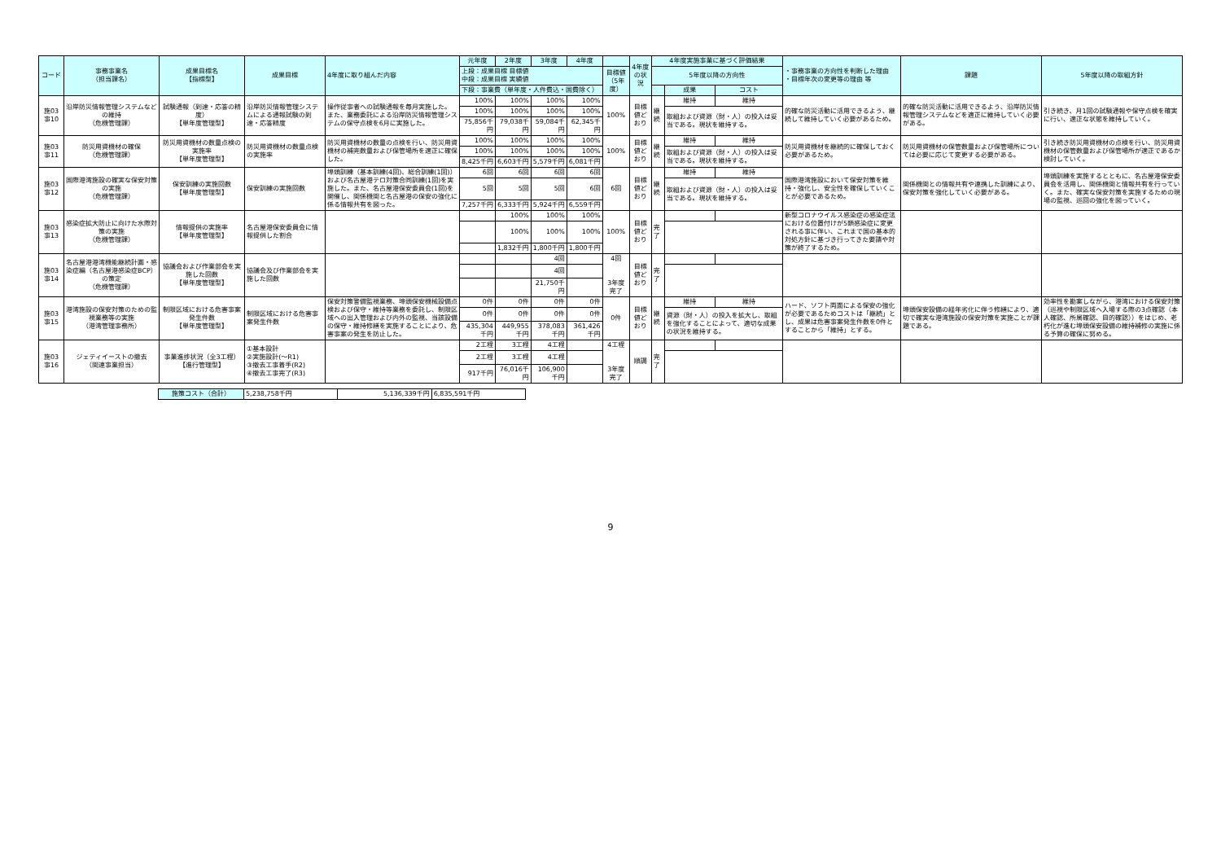| コード | 事務事業名 （担当課名） | 成果目標名 【指標型】 | 成果目標 | 4年度に取り組んだ内容 | 元年度 | 2年度 | 3年度 | 4年度 | | 4年度の状況 | 4年度実施事業に基づく評価結果 | | | ・事務事業の方向性を判断した理由 ・目標年次の変更等の理由 等 | 課題 | 5年度以降の取組方針 |
| --- | --- | --- | --- | --- | --- | --- | --- | --- | --- | --- | --- | --- | --- | --- | --- | --- |
| | | | | | 上段：成果目標 目標値 中段：成果目標 実績値 | | | | 目標値 （5年度） | | 5年度以降の方向性 | | | | | |
| | | | | | 下段：事業費（単年度・人件費込・国費除く） | | | | | | | 成果 | コスト | | | |
| 施03 事10 | 沿岸防災情報管理システムなどの維持 （危機管理課） | 試験通報（到達・応答の精度） 【単年度管理型】 | 沿岸防災情報管理システムによる通報試験の到達・応答精度 | 操作従事者への試験通報を毎月実施した。 また、業務委託による沿岸防災情報管理システムの保守点検を6月に実施した。 | 100% | 100% | 100% | 100% | 100% | 目標値どおり | 継続 | 維持 | 維持 | 的確な防災活動に活用できるよう、継続して維持していく必要があるため。 | 的確な防災活動に活用できるよう、沿岸防災情報管理システムなどを適正に維持していく必要がある。 | 引き続き、月1回の試験通報や保守点検を確実に行い、適正な状態を維持していく。 |
| | | | | | 100% | 100% | 100% | 100% | | | | 取組および資源（財・人）の投入は妥当である。現状を維持する。 | | | | |
| | | | | | 75,856千円 | 79,038千円 | 59,084千円 | 62,345千円 | | | | | | | | |
| 施03 事11 | 防災用資機材の確保 （危機管理課） | 防災用資機材の数量点検の実施率 【単年度管理型】 | 防災用資機材の数量点検の実施率 | 防災用資機材の数量の点検を行い、防災用資機材の補完数量および保管場所を適正に確保した。 | 100% | 100% | 100% | 100% | 100% | 目標値どおり | 継続 | 維持 | 維持 | 防災用資機材を継続的に確保しておく必要があるため。 | 防災用資機材の保管数量および保管場所については必要に応じて変更する必要がある。 | 引き続き防災用資機材の点検を行い、防災用資機材の保管数量および保管場所が適正であるか検討していく。 |
| | | | | | 100% | 100% | 100% | 100% | | | | 取組および資源（財・人）の投入は妥当である。現状を維持する。 | | | | |
| | | | | | 8,425千円 | 6,603千円 | 5,579千円 | 6,081千円 | | | | | | | | |
| 施03 事12 | 国際港湾施設の確実な保安対策の実施 （危機管理課） | 保安訓練の実施回数 【単年度管理型】 | 保安訓練の実施回数 | 埠頭訓練（基本訓練(4回)、総合訓練(1回)）および名古屋港テロ対策合同訓練(1回)を実施した。また、名古屋港保安委員会(1回)を開催し、関係機関と名古屋港の保安の強化に係る情報共有を図った。 | 6回 | 6回 | 6回 | 6回 | 6回 | 目標値どおり | 継続 | 維持 | 維持 | 国際港湾施設において保安対策を維持・強化し、安全性を確保していくことが必要であるため。 | 関係機関との情報共有や連携した訓練により、保安対策を強化していく必要がある。 | 埠頭訓練を実施するとともに、名古屋港保安委員会を活用し、関係機関と情報共有を行っていく。また、確実な保安対策を実施するための現場の監視、巡回の強化を図っていく。 |
| | | | | | 5回 | 5回 | 5回 | 6回 | | | | 取組および資源（財・人）の投入は妥当である。現状を維持する。 | | | | |
| | | | | | 7,257千円 | 6,333千円 | 5,924千円 | 6,559千円 | | | | | | | | |
| 施03 事13 | 感染症拡大防止に向けた水際対策の実施 （危機管理課） | 情報提供の実施率 【単年度管理型】 | 名古屋港保安委員会に情報提供した割合 | | | 100% | 100% | 100% | 100% | 目標値どおり | 完了 | | | 新型コロナウイルス感染症の感染症法における位置付けが5類感染症に変更される事に伴い、これまで国の基本的対処方針に基づき行ってきた要請や対策が終了するため。 | | |
| | | | | | | 100% | 100% | 100% | | | | | | | | |
| | | | | | | 1,832千円 | 1,800千円 | 1,800千円 | | | | | | | | |
| 施03 事14 | 名古屋港港湾機能継続計画・感染症編（名古屋港感染症BCP）の策定 （危機管理課） | 協議会および作業部会を実施した回数 【単年度管理型】 | 協議会及び作業部会を実施した回数 | | | | 4回 | | 4回 3年度完了 | 目標値どおり | 完了 | | | | | |
| | | | | | | | 4回 | | | | | | | | | |
| | | | | | | | 21,750千円 | | | | | | | | | |
| 施03 事15 | 港湾施設の保安対策のための監視業務等の実施 （港湾管理事務所） | 制限区域における危害事案発生件数 【単年度管理型】 | 制限区域における危害事案発生件数 | 保安対策警備監視業務、埠頭保安機械設備点検および保守・維持等業務を委託し、制限区域への出入管理および内外の監視、当該設備の保守・維持修繕を実施することにより、危害事案の発生を防止した。 | 0件 | 0件 | 0件 | 0件 | 0件 | 目標値どおり | 継続 | 維持 | 維持 | ハード、ソフト両面による保安の強化が必要であるためコストは「継続」とし、成果は危害事案発生件数を0件とすることから「維持」とする。 | 埠頭保安設備の経年劣化に伴う修繕により、適切で確実な港湾施設の保安対策を実施ことが課題である。 | 効率性を勘案しながら、港湾における保安対策（巡視や制限区域へ入場する際の3点確認（本人確認、所属確認、目的確認））をはじめ、老朽化が進む埠頭保安設備の維持補修の実施に係る予算の確保に努める。 |
| | | | | | 0件 | 0件 | 0件 | 0件 | | | | 資源（財・人）の投入を拡大し、取組を強化することによって、適切な成果の状況を維持する。 | | | | |
| | | | | | 435,304千円 | 449,955千円 | 378,083千円 | 361,426千円 | | | | | | | | |
| 施03 事16 | ジェティイーストの撤去 （関連事業担当） | 事業進捗状況（全3工程） 【進行管理型】 | ①基本設計 ②実施設計(～R1) ③撤去工事着手(R2) ④撤去工事完了(R3) | | 2工程 | 3工程 | 4工程 | | 4工程 3年度完了 | 順調 | 完了 | | | | | |
| | | | | | 2工程 | 3工程 | 4工程 | | | | | | | | | |
| | | | | | 917千円 | 76,016千円 | 106,900千円 | | | | | | | | | |
| 施策コスト（合計） | 5,238,758千円 | 5,136,339千円 | 6,835,591千円 |
9